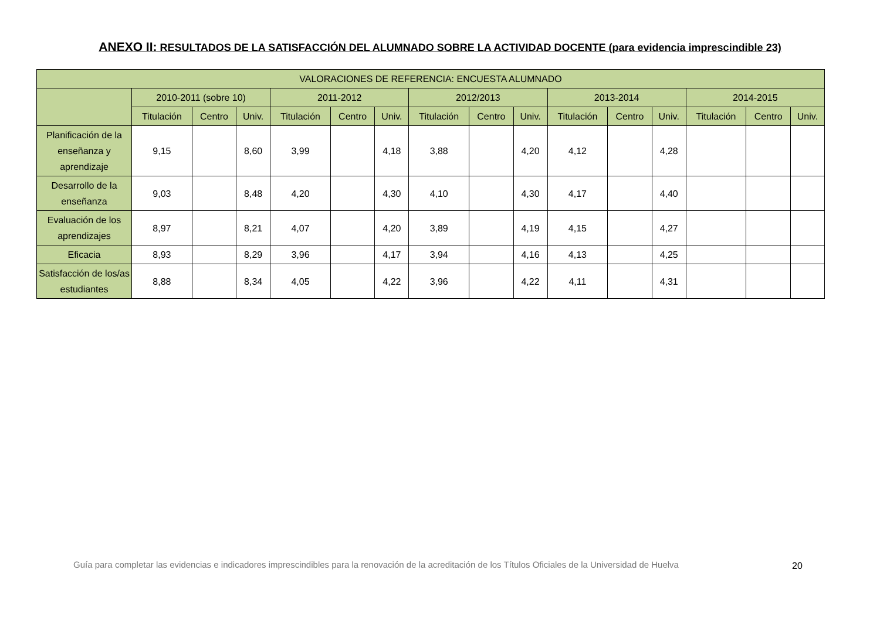ANEXO II: RESULTADOS DE LA SATISFACCIÓN DEL ALUMNADO SOBRE LA ACTIVIDAD DOCENTE (para evidencia imprescindible 23)
| VALORACIONES DE REFERENCIA: ENCUESTA ALUMNADO | | | | | | | | | | | | | | | |
| --- | --- | --- | --- | --- | --- | --- | --- | --- | --- | --- | --- | --- | --- | --- | --- |
| | 2010-2011 (sobre 10) | | | 2011-2012 | | | 2012/2013 | | | 2013-2014 | | | 2014-2015 | | |
| | Titulación | Centro | Univ. | Titulación | Centro | Univ. | Titulación | Centro | Univ. | Titulación | Centro | Univ. | Titulación | Centro | Univ. |
| Planificación de la enseñanza y aprendizaje | 9,15 | | 8,60 | 3,99 | | 4,18 | 3,88 | | 4,20 | 4,12 | | 4,28 | | | |
| Desarrollo de la enseñanza | 9,03 | | 8,48 | 4,20 | | 4,30 | 4,10 | | 4,30 | 4,17 | | 4,40 | | | |
| Evaluación de los aprendizajes | 8,97 | | 8,21 | 4,07 | | 4,20 | 3,89 | | 4,19 | 4,15 | | 4,27 | | | |
| Eficacia | 8,93 | | 8,29 | 3,96 | | 4,17 | 3,94 | | 4,16 | 4,13 | | 4,25 | | | |
| Satisfacción de los/as estudiantes | 8,88 | | 8,34 | 4,05 | | 4,22 | 3,96 | | 4,22 | 4,11 | | 4,31 | | | |
Guía para completar las evidencias e indicadores imprescindibles para la renovación de la acreditación de los Títulos Oficiales de la Universidad de Huelva
20